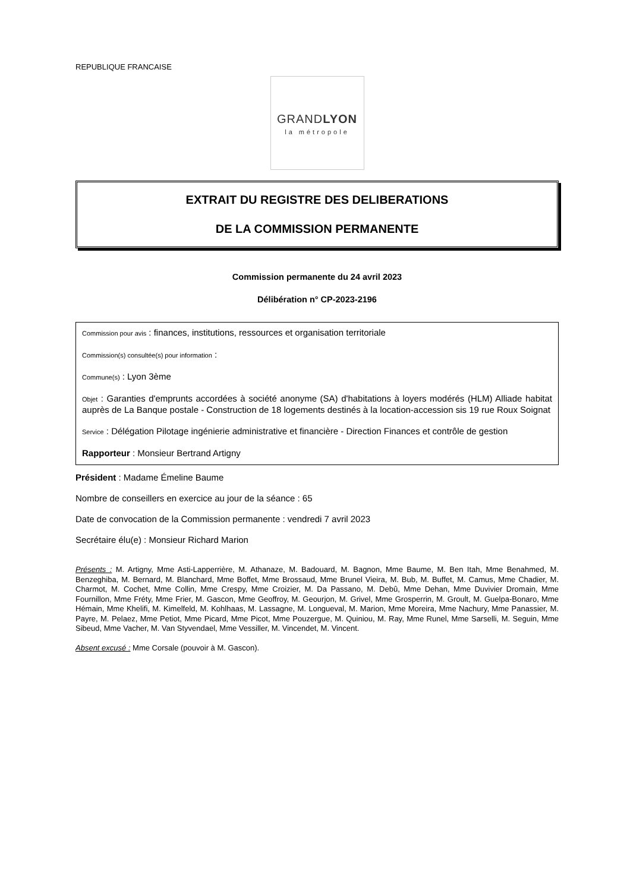REPUBLIQUE FRANCAISE
GRANDLYON
la métropole
EXTRAIT DU REGISTRE DES DELIBERATIONS
DE LA COMMISSION PERMANENTE
Commission permanente du 24 avril 2023
Délibération n° CP-2023-2196
Commission pour avis : finances, institutions, ressources et organisation territoriale
Commission(s) consultée(s) pour information :
Commune(s) : Lyon 3ème
Objet : Garanties d'emprunts accordées à société anonyme (SA) d'habitations à loyers modérés (HLM) Alliade habitat auprès de La Banque postale - Construction de 18 logements destinés à la location-accession sis 19 rue Roux Soignat
Service : Délégation Pilotage ingénierie administrative et financière - Direction Finances et contrôle de gestion
Rapporteur : Monsieur Bertrand Artigny
Président : Madame Émeline Baume
Nombre de conseillers en exercice au jour de la séance : 65
Date de convocation de la Commission permanente : vendredi 7 avril 2023
Secrétaire élu(e) : Monsieur Richard Marion
Présents : M. Artigny, Mme Asti-Lapperrière, M. Athanaze, M. Badouard, M. Bagnon, Mme Baume, M. Ben Itah, Mme Benahmed, M. Benzeghiba, M. Bernard, M. Blanchard, Mme Boffet, Mme Brossaud, Mme Brunel Vieira, M. Bub, M. Buffet, M. Camus, Mme Chadier, M. Charmot, M. Cochet, Mme Collin, Mme Crespy, Mme Croizier, M. Da Passano, M. Debû, Mme Dehan, Mme Duvivier Dromain, Mme Fournillon, Mme Fréty, Mme Frier, M. Gascon, Mme Geoffroy, M. Geourjon, M. Grivel, Mme Grosperrin, M. Groult, M. Guelpa-Bonaro, Mme Hémain, Mme Khelifi, M. Kimelfeld, M. Kohlhaas, M. Lassagne, M. Longueval, M. Marion, Mme Moreira, Mme Nachury, Mme Panassier, M. Payre, M. Pelaez, Mme Petiot, Mme Picard, Mme Picot, Mme Pouzergue, M. Quiniou, M. Ray, Mme Runel, Mme Sarselli, M. Seguin, Mme Sibeud, Mme Vacher, M. Van Styvendael, Mme Vessiller, M. Vincendet, M. Vincent.
Absent excusé : Mme Corsale (pouvoir à M. Gascon).